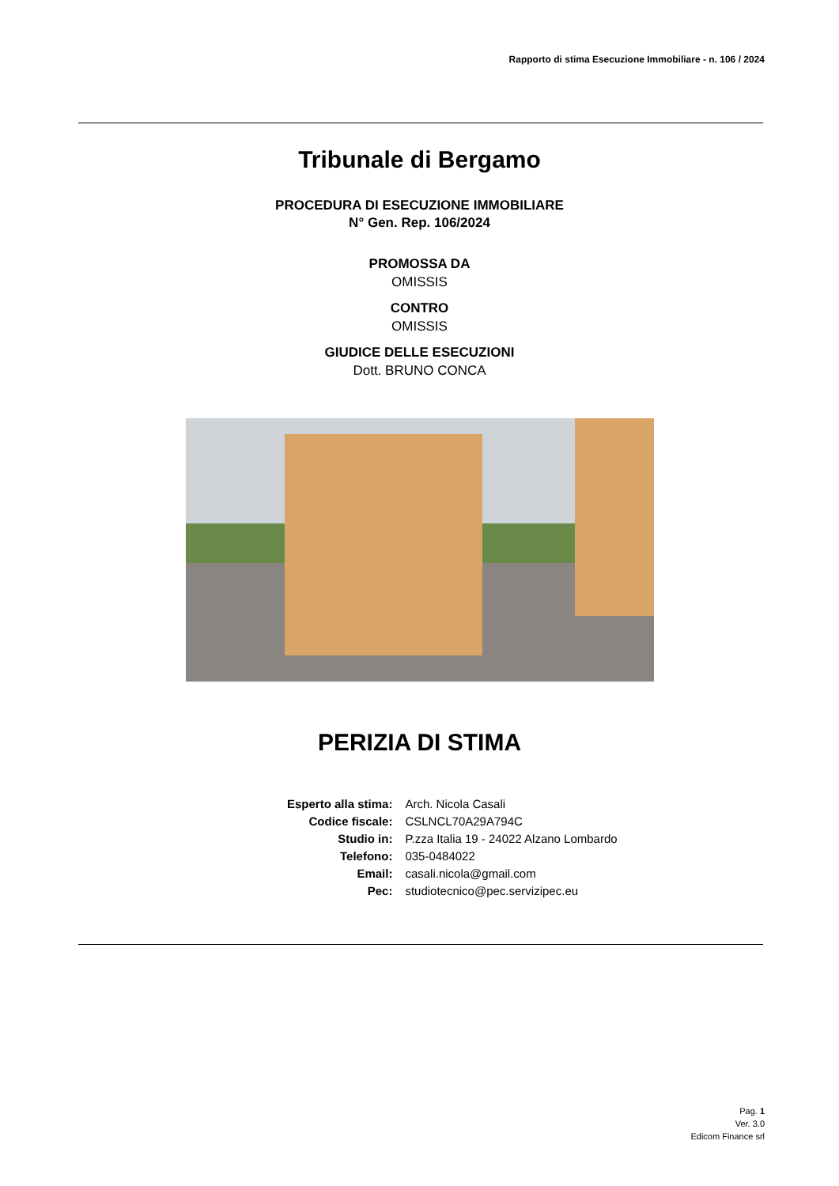Rapporto di stima Esecuzione Immobiliare - n. 106 / 2024
Tribunale di Bergamo
PROCEDURA DI ESECUZIONE IMMOBILIARE
N° Gen. Rep. 106/2024
PROMOSSA DA
OMISSIS
CONTRO
OMISSIS
GIUDICE DELLE ESECUZIONI
Dott. BRUNO CONCA
PERIZIA DI STIMA
| Esperto alla stima: | Arch. Nicola Casali |
| Codice fiscale: | CSLNCL70A29A794C |
| Studio in: | P.zza Italia 19 - 24022 Alzano Lombardo |
| Telefono: | 035-0484022 |
| Email: | casali.nicola@gmail.com |
| Pec: | studiotecnico@pec.servizipec.eu |
Pag. 1
Ver. 3.0
Edicom Finance srl